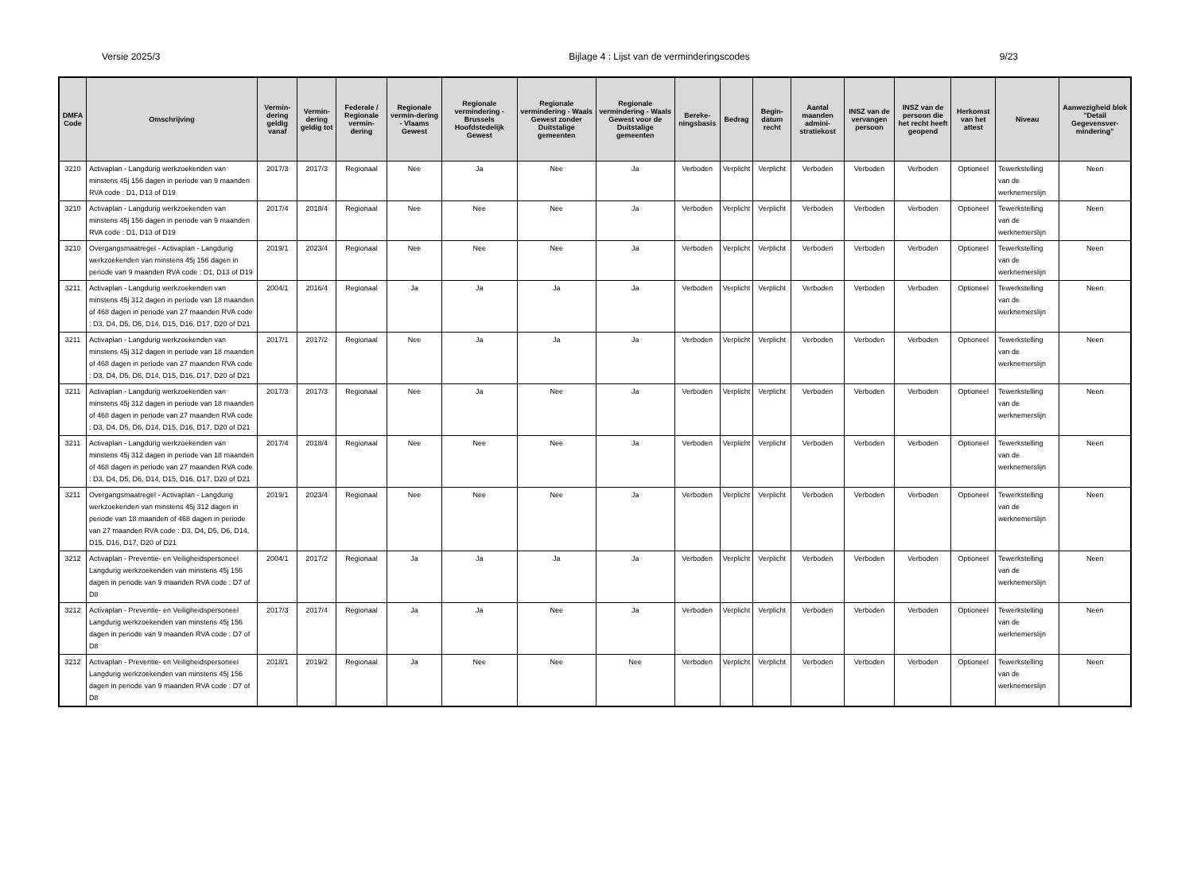Versie 2025/3 Bijlage 4 : Lijst van de verminderingscodes 9/23
| DMFA Code | Omschrijving | Vermin-dering geldig vanaf | Vermin-dering geldig tot | Federale / Regionale vermin-dering | Regionale vermin-dering - Vlaams Gewest | Regionale vermindering - Brussels Hoofdstedelijk Gewest | Regionale vermindering - Waals Gewest zonder Duitstalige gemeenten | Regionale vermindering - Waals Gewest voor de Duitstalige gemeenten | Bereke-ningsbasis | Bedrag | Begin-datum recht | Aantal maanden admini-stratiekost | INSZ van de vervangen persoon | INSZ van de persoon die het recht heeft geopend | Herkomst van het attest | Niveau | Aanwezigheid blok "Detail Gegevensver-mindering" |
| --- | --- | --- | --- | --- | --- | --- | --- | --- | --- | --- | --- | --- | --- | --- | --- | --- | --- |
| 3210 | Activaplan - Langdurig werkzoekenden van minstens 45j 156 dagen in periode van 9 maanden RVA code : D1, D13 of D19 | 2017/3 | 2017/3 | Regionaal | Nee | Ja | Nee | Ja | Verboden | Verplicht | Verplicht | Verboden | Verboden | Verboden | Optioneel | Tewerkstelling van de werknemerslijn | Neen |
| 3210 | Activaplan - Langdurig werkzoekenden van minstens 45j 156 dagen in periode van 9 maanden RVA code : D1, D13 of D19 | 2017/4 | 2018/4 | Regionaal | Nee | Nee | Nee | Ja | Verboden | Verplicht | Verplicht | Verboden | Verboden | Verboden | Optioneel | Tewerkstelling van de werknemerslijn | Neen |
| 3210 | Overgangsmaatregel - Activaplan - Langdurig werkzoekenden van minstens 45j 156 dagen in periode van 9 maanden RVA code : D1, D13 of D19 | 2019/1 | 2023/4 | Regionaal | Nee | Nee | Nee | Ja | Verboden | Verplicht | Verplicht | Verboden | Verboden | Verboden | Optioneel | Tewerkstelling van de werknemerslijn | Neen |
| 3211 | Activaplan - Langdurig werkzoekenden van minstens 45j 312 dagen in periode van 18 maanden of 468 dagen in periode van 27 maanden RVA code : D3, D4, D5, D6, D14, D15, D16, D17, D20 of D21 | 2004/1 | 2016/4 | Regionaal | Ja | Ja | Ja | Ja | Verboden | Verplicht | Verplicht | Verboden | Verboden | Verboden | Optioneel | Tewerkstelling van de werknemerslijn | Neen |
| 3211 | Activaplan - Langdurig werkzoekenden van minstens 45j 312 dagen in periode van 18 maanden of 468 dagen in periode van 27 maanden RVA code : D3, D4, D5, D6, D14, D15, D16, D17, D20 of D21 | 2017/1 | 2017/2 | Regionaal | Nee | Ja | Ja | Ja | Verboden | Verplicht | Verplicht | Verboden | Verboden | Verboden | Optioneel | Tewerkstelling van de werknemerslijn | Neen |
| 3211 | Activaplan - Langdurig werkzoekenden van minstens 45j 312 dagen in periode van 18 maanden of 468 dagen in periode van 27 maanden RVA code : D3, D4, D5, D6, D14, D15, D16, D17, D20 of D21 | 2017/3 | 2017/3 | Regionaal | Nee | Ja | Nee | Ja | Verboden | Verplicht | Verplicht | Verboden | Verboden | Verboden | Optioneel | Tewerkstelling van de werknemerslijn | Neen |
| 3211 | Activaplan - Langdurig werkzoekenden van minstens 45j 312 dagen in periode van 18 maanden of 468 dagen in periode van 27 maanden RVA code : D3, D4, D5, D6, D14, D15, D16, D17, D20 of D21 | 2017/4 | 2018/4 | Regionaal | Nee | Nee | Nee | Ja | Verboden | Verplicht | Verplicht | Verboden | Verboden | Verboden | Optioneel | Tewerkstelling van de werknemerslijn | Neen |
| 3211 | Overgangsmaatregel - Activaplan - Langdurig werkzoekenden van minstens 45j 312 dagen in periode van 18 maanden of 468 dagen in periode van 27 maanden RVA code : D3, D4, D5, D6, D14, D15, D16, D17, D20 of D21 | 2019/1 | 2023/4 | Regionaal | Nee | Nee | Nee | Ja | Verboden | Verplicht | Verplicht | Verboden | Verboden | Verboden | Optioneel | Tewerkstelling van de werknemerslijn | Neen |
| 3212 | Activaplan - Preventie- en Veiligheidspersoneel Langdurig werkzoekenden van minstens 45j 156 dagen in periode van 9 maanden RVA code : D7 of D8 | 2004/1 | 2017/2 | Regionaal | Ja | Ja | Ja | Ja | Verboden | Verplicht | Verplicht | Verboden | Verboden | Verboden | Optioneel | Tewerkstelling van de werknemerslijn | Neen |
| 3212 | Activaplan - Preventie- en Veiligheidspersoneel Langdurig werkzoekenden van minstens 45j 156 dagen in periode van 9 maanden RVA code : D7 of D8 | 2017/3 | 2017/4 | Regionaal | Ja | Ja | Nee | Ja | Verboden | Verplicht | Verplicht | Verboden | Verboden | Verboden | Optioneel | Tewerkstelling van de werknemerslijn | Neen |
| 3212 | Activaplan - Preventie- en Veiligheidspersoneel Langdurig werkzoekenden van minstens 45j 156 dagen in periode van 9 maanden RVA code : D7 of D8 | 2018/1 | 2019/2 | Regionaal | Ja | Nee | Nee | Nee | Verboden | Verplicht | Verplicht | Verboden | Verboden | Verboden | Optioneel | Tewerkstelling van de werknemerslijn | Neen |